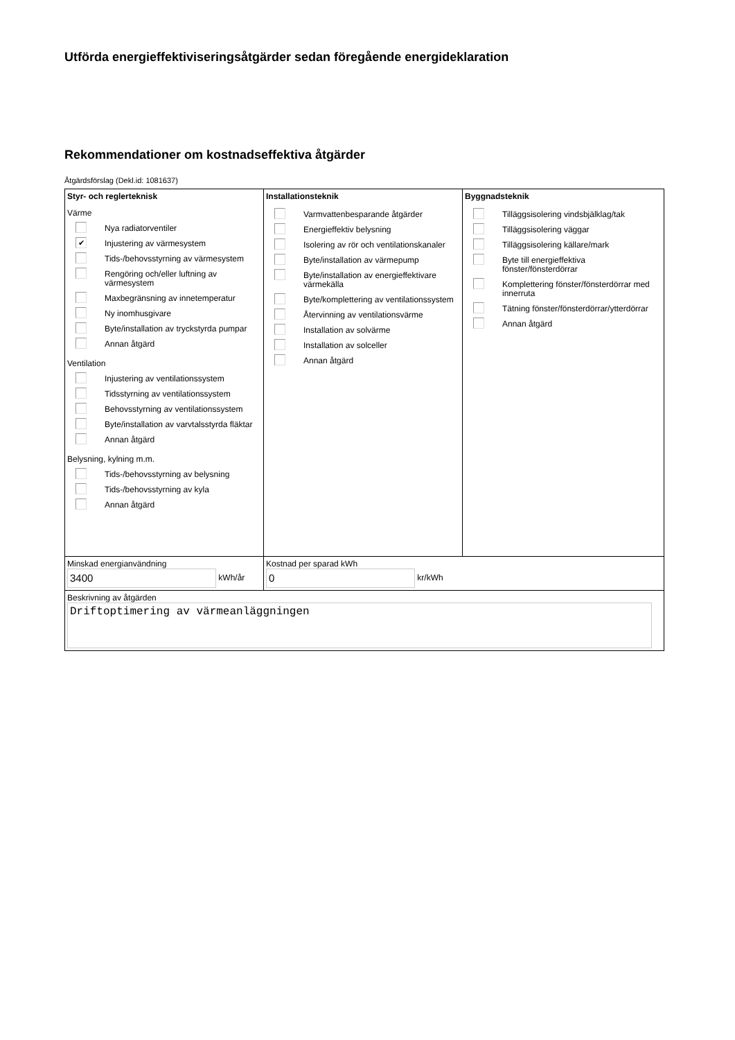Utförda energieffektiviseringsåtgärder sedan föregående energideklaration
Rekommendationer om kostnadseffektiva åtgärder
Åtgärdsförslag (Dekl.id: 1081637)
| Styr- och reglerteknisk Värme Nya radiatorventiler ✔ Injustering av värmesystem Tids-/behovsstyrning av värmesystem Rengöring och/eller luftning av värmesystem Maxbegränsning av innetemperatur Ny inomhusgivare Byte/installation av tryckstyrda pumpar Annan åtgärd Ventilation Injustering av ventilationssystem Tidsstyrning av ventilationssystem Behovsstyrning av ventilationssystem Byte/installation av varvtalsstyrda fläktar Annan åtgärd Belysning, kylning m.m. Tids-/behovsstyrning av belysning Tids-/behovsstyrning av kyla Annan åtgärd | Installationsteknik Varmvattenbesparande åtgärder Energieffektiv belysning Isolering av rör och ventilationskanaler Byte/installation av värmepump Byte/installation av energieffektivare värmekälla Byte/komplettering av ventilationssystem Återvinning av ventilationsvärme Installation av solvärme Installation av solceller Annan åtgärd | Byggnadsteknik Tilläggsisolering vindsbjälklag/tak Tilläggsisolering väggar Tilläggsisolering källare/mark Byte till energieffektiva fönster/fönsterdörrar Komplettering fönster/fönsterdörrar med innerruta Tätning fönster/fönsterdörrar/ytterdörrar Annan åtgärd |
| Minskad energianvändning 3400 kWh/år | Kostnad per sparad kWh 0 kr/kWh | |
| Beskrivning av åtgärden Driftoptimering av värmeanläggningen | | |